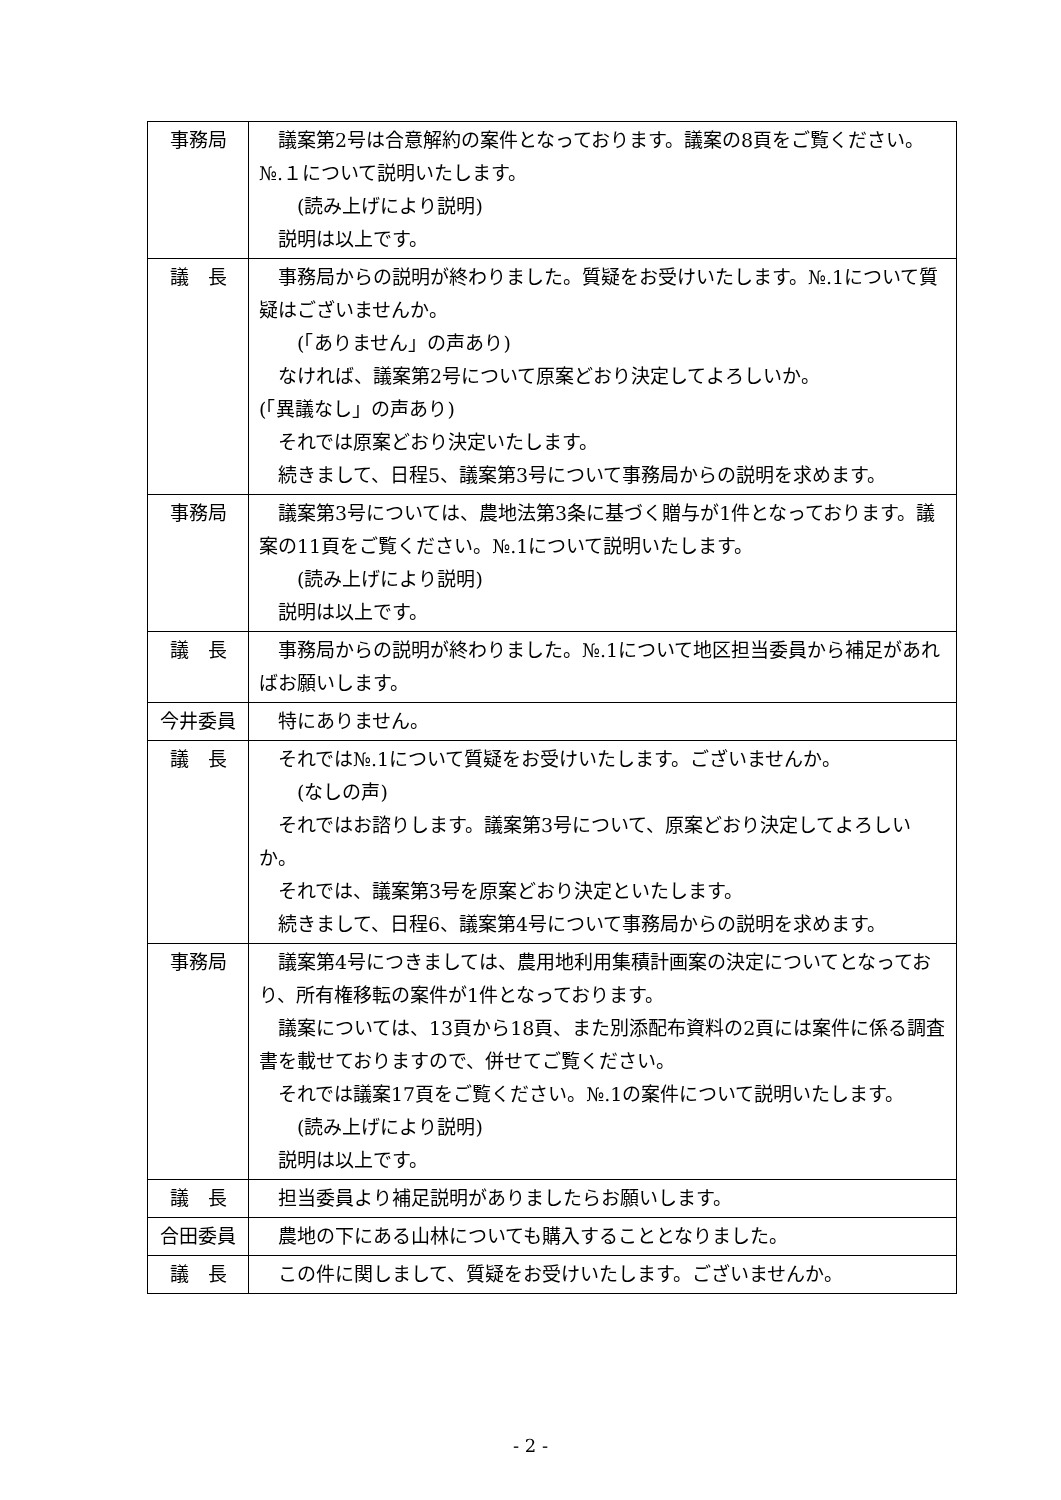| 事務局 | 議案第2号は合意解約の案件となっております。議案の8頁をご覧ください。№.１について説明いたします。 (読み上げにより説明) 説明は以上です。 |
| 議 長 | 事務局からの説明が終わりました。質疑をお受けいたします。№.1について質疑はございませんか。 (「ありません」の声あり) なければ、議案第2号について原案どおり決定してよろしいか。 (「異議なし」の声あり) それでは原案どおり決定いたします。 続きまして、日程5、議案第3号について事務局からの説明を求めます。 |
| 事務局 | 議案第3号については、農地法第3条に基づく贈与が1件となっております。議案の11頁をご覧ください。№.1について説明いたします。 (読み上げにより説明) 説明は以上です。 |
| 議 長 | 事務局からの説明が終わりました。№.1について地区担当委員から補足があればお願いします。 |
| 今井委員 | 特にありません。 |
| 議 長 | それでは№.1について質疑をお受けいたします。ございませんか。 (なしの声) それではお諮りします。議案第3号について、原案どおり決定してよろしいか。 それでは、議案第3号を原案どおり決定といたします。 続きまして、日程6、議案第4号について事務局からの説明を求めます。 |
| 事務局 | 議案第4号につきましては、農用地利用集積計画案の決定についてとなっており、所有権移転の案件が1件となっております。 議案については、13頁から18頁、また別添配布資料の2頁には案件に係る調査書を載せておりますので、併せてご覧ください。 それでは議案17頁をご覧ください。№.1の案件について説明いたします。 (読み上げにより説明) 説明は以上です。 |
| 議 長 | 担当委員より補足説明がありましたらお願いします。 |
| 合田委員 | 農地の下にある山林についても購入することとなりました。 |
| 議 長 | この件に関しまして、質疑をお受けいたします。ございませんか。 |
- 2 -